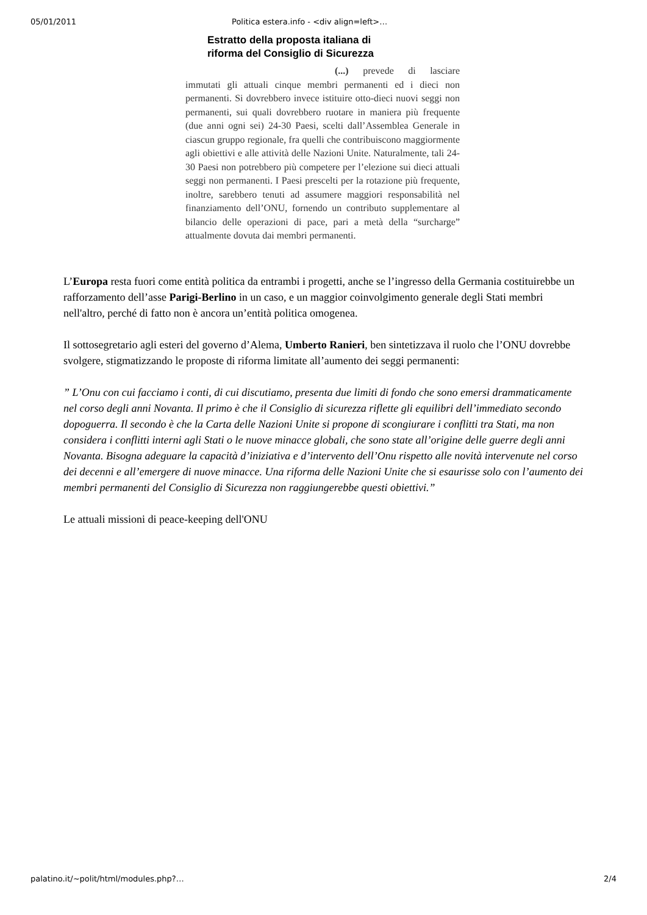05/01/2011 Politica estera.info - <div align=left>…
Estratto della proposta italiana di
riforma del Consiglio di Sicurezza
(...) prevede di lasciare immutati gli attuali cinque membri permanenti ed i dieci non permanenti. Si dovrebbero invece istituire otto-dieci nuovi seggi non permanenti, sui quali dovrebbero ruotare in maniera più frequente (due anni ogni sei) 24-30 Paesi, scelti dall’Assemblea Generale in ciascun gruppo regionale, fra quelli che contribuiscono maggiormente agli obiettivi e alle attività delle Nazioni Unite. Naturalmente, tali 24-30 Paesi non potrebbero più competere per l’elezione sui dieci attuali seggi non permanenti. I Paesi prescelti per la rotazione più frequente, inoltre, sarebbero tenuti ad assumere maggiori responsabilità nel finanziamento dell’ONU, fornendo un contributo supplementare al bilancio delle operazioni di pace, pari a metà della “surcharge” attualmente dovuta dai membri permanenti.
L’Europa resta fuori come entità politica da entrambi i progetti, anche se l’ingresso della Germania costituirebbe un rafforzamento dell’asse Parigi-Berlino in un caso, e un maggior coinvolgimento generale degli Stati membri nell'altro, perché di fatto non è ancora un’entità politica omogenea.
Il sottosegretario agli esteri del governo d’Alema, Umberto Ranieri, ben sintetizzava il ruolo che l’ONU dovrebbe svolgere, stigmatizzando le proposte di riforma limitate all’aumento dei seggi permanenti:
” L’Onu con cui facciamo i conti, di cui discutiamo, presenta due limiti di fondo che sono emersi drammaticamente nel corso degli anni Novanta. Il primo è che il Consiglio di sicurezza riflette gli equilibri dell’immediato secondo dopoguerra. Il secondo è che la Carta delle Nazioni Unite si propone di scongiurare i conflitti tra Stati, ma non considera i conflitti interni agli Stati o le nuove minacce globali, che sono state all’origine delle guerre degli anni Novanta. Bisogna adeguare la capacità d’iniziativa e d’intervento dell’Onu rispetto alle novità intervenute nel corso dei decenni e all’emergere di nuove minacce. Una riforma delle Nazioni Unite che si esaurisse solo con l’aumento dei membri permanenti del Consiglio di Sicurezza non raggiungerebbe questi obiettivi.”
Le attuali missioni di peace-keeping dell'ONU
palatino.it/~polit/html/modules.php?… 2/4